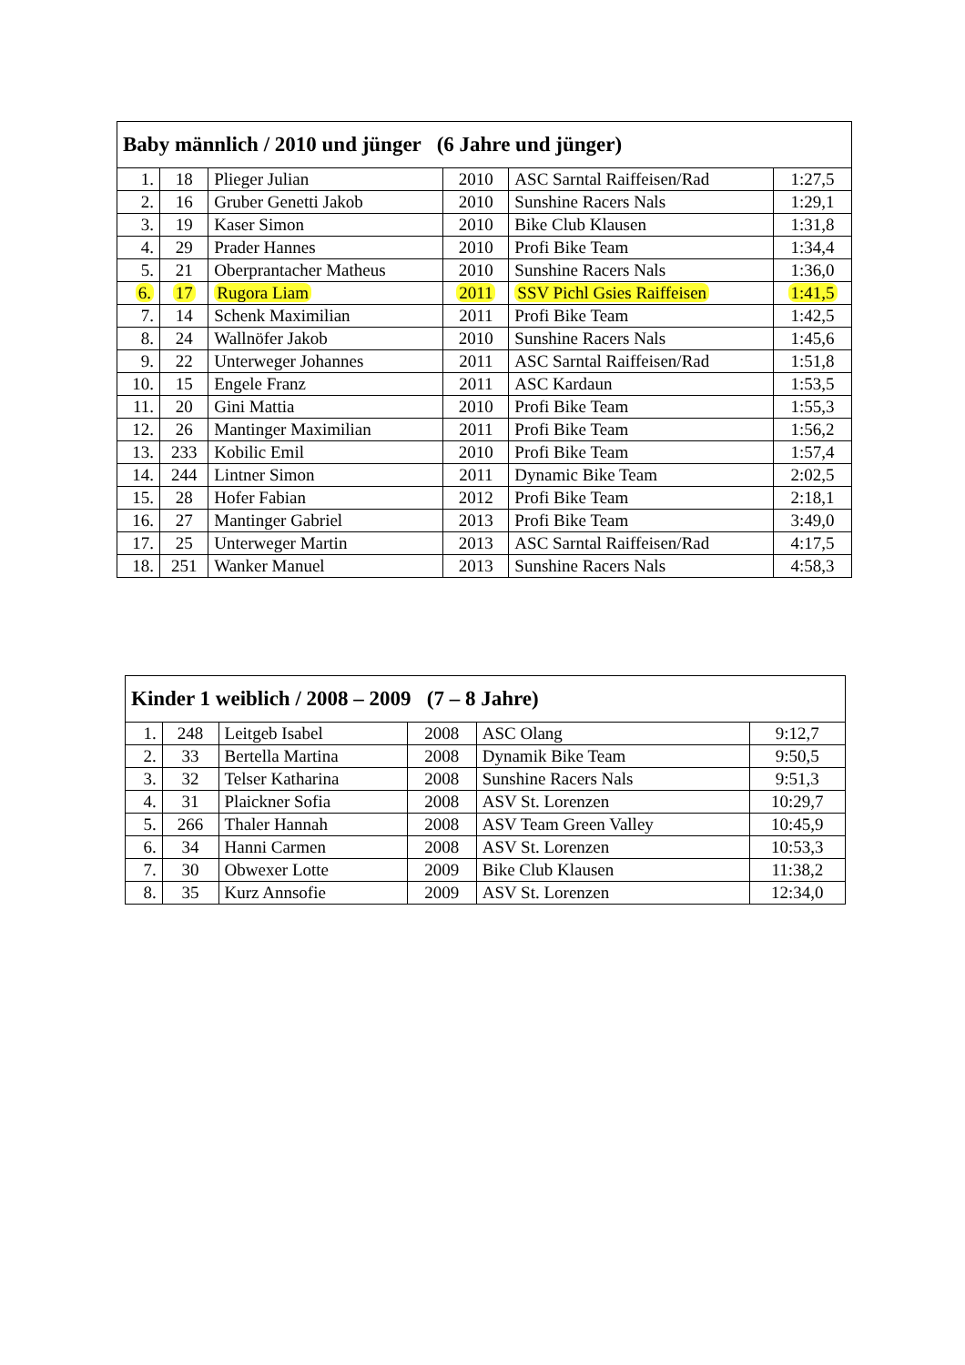| Baby männlich / 2010 und jünger (6 Jahre und jünger) | | | | | |
| --- | --- | --- | --- | --- | --- |
| 1. | 18 | Plieger Julian | 2010 | ASC Sarntal Raiffeisen/Rad | 1:27,5 |
| 2. | 16 | Gruber Genetti Jakob | 2010 | Sunshine Racers Nals | 1:29,1 |
| 3. | 19 | Kaser Simon | 2010 | Bike Club Klausen | 1:31,8 |
| 4. | 29 | Prader Hannes | 2010 | Profi Bike Team | 1:34,4 |
| 5. | 21 | Oberprantacher Matheus | 2010 | Sunshine Racers Nals | 1:36,0 |
| 6. | 17 | Rugora Liam | 2011 | SSV Pichl Gsies Raiffeisen | 1:41,5 |
| 7. | 14 | Schenk Maximilian | 2011 | Profi Bike Team | 1:42,5 |
| 8. | 24 | Wallnöfer Jakob | 2010 | Sunshine Racers Nals | 1:45,6 |
| 9. | 22 | Unterweger Johannes | 2011 | ASC Sarntal Raiffeisen/Rad | 1:51,8 |
| 10. | 15 | Engele Franz | 2011 | ASC Kardaun | 1:53,5 |
| 11. | 20 | Gini Mattia | 2010 | Profi Bike Team | 1:55,3 |
| 12. | 26 | Mantinger Maximilian | 2011 | Profi Bike Team | 1:56,2 |
| 13. | 233 | Kobilic Emil | 2010 | Profi Bike Team | 1:57,4 |
| 14. | 244 | Lintner Simon | 2011 | Dynamic Bike Team | 2:02,5 |
| 15. | 28 | Hofer Fabian | 2012 | Profi Bike Team | 2:18,1 |
| 16. | 27 | Mantinger Gabriel | 2013 | Profi Bike Team | 3:49,0 |
| 17. | 25 | Unterweger Martin | 2013 | ASC Sarntal Raiffeisen/Rad | 4:17,5 |
| 18. | 251 | Wanker Manuel | 2013 | Sunshine Racers Nals | 4:58,3 |
| Kinder 1 weiblich / 2008 – 2009 (7 – 8 Jahre) | | | | | |
| --- | --- | --- | --- | --- | --- |
| 1. | 248 | Leitgeb Isabel | 2008 | ASC Olang | 9:12,7 |
| 2. | 33 | Bertella Martina | 2008 | Dynamik Bike Team | 9:50,5 |
| 3. | 32 | Telser Katharina | 2008 | Sunshine Racers Nals | 9:51,3 |
| 4. | 31 | Plaickner Sofia | 2008 | ASV St. Lorenzen | 10:29,7 |
| 5. | 266 | Thaler Hannah | 2008 | ASV Team Green Valley | 10:45,9 |
| 6. | 34 | Hanni Carmen | 2008 | ASV St. Lorenzen | 10:53,3 |
| 7. | 30 | Obwexer Lotte | 2009 | Bike Club Klausen | 11:38,2 |
| 8. | 35 | Kurz Annsofie | 2009 | ASV St. Lorenzen | 12:34,0 |